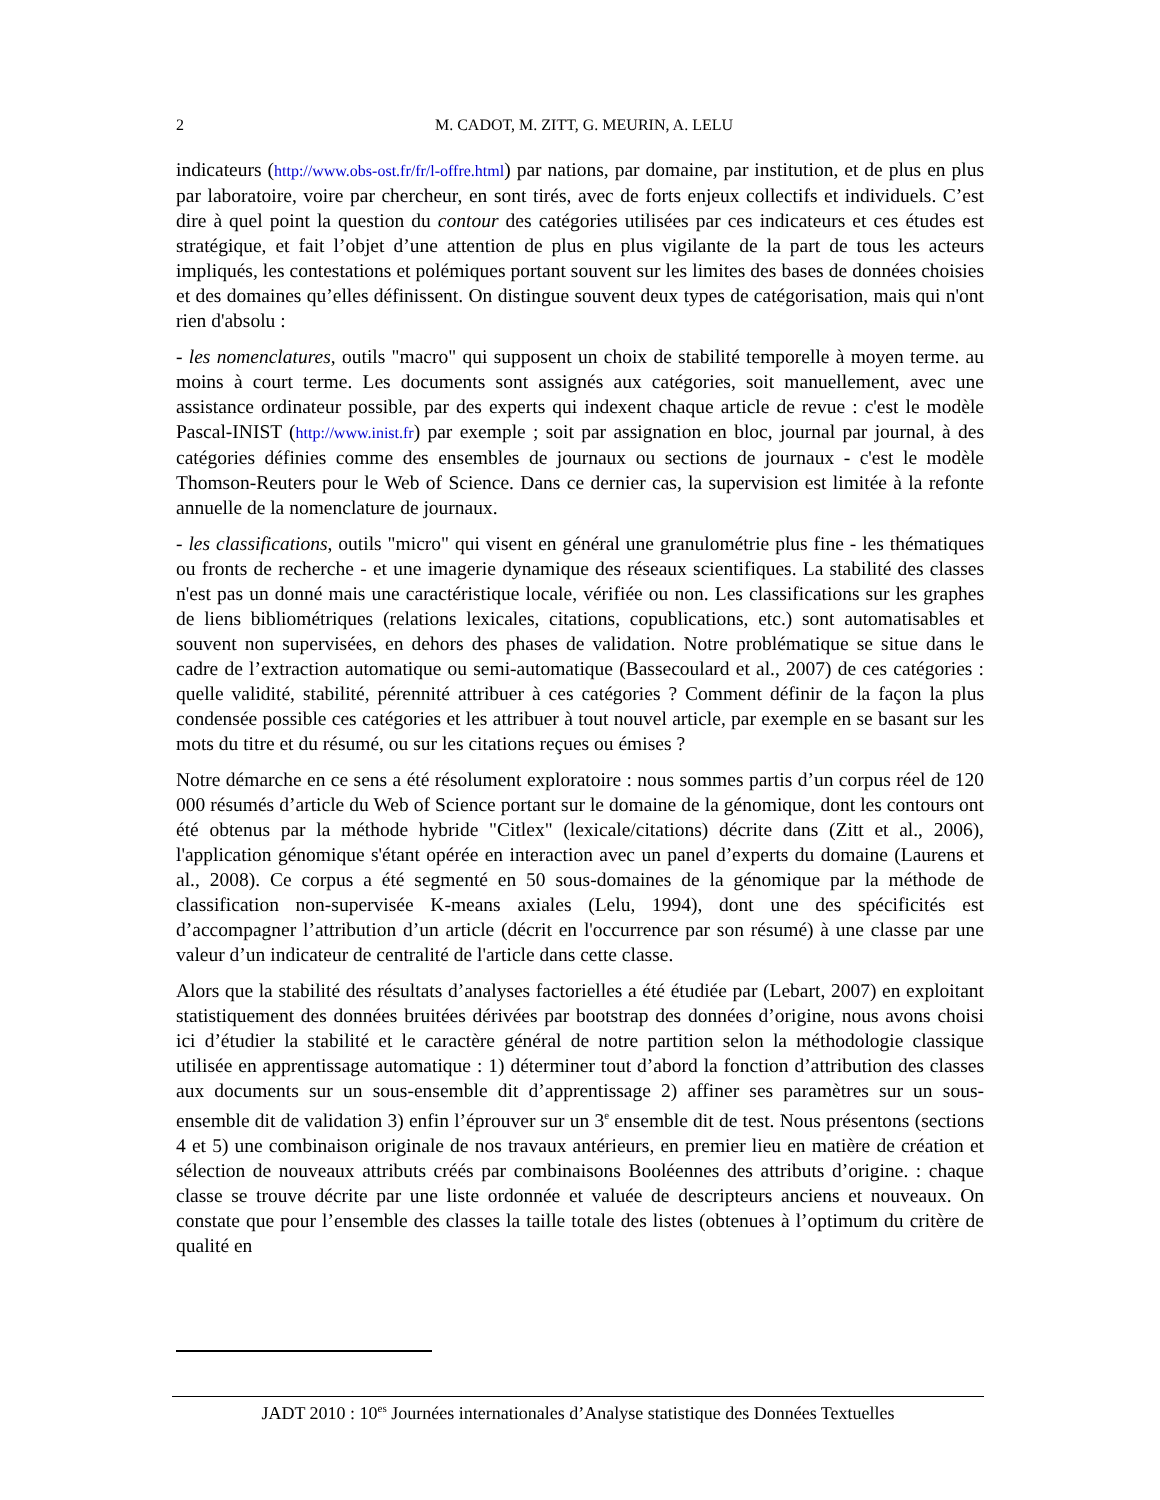2
M. CADOT, M. ZITT, G. MEURIN, A. LELU
indicateurs (http://www.obs-ost.fr/fr/l-offre.html) par nations, par domaine, par institution, et de plus en plus par laboratoire, voire par chercheur, en sont tirés, avec de forts enjeux collectifs et individuels. C’est dire à quel point la question du contour des catégories utilisées par ces indicateurs et ces études est stratégique, et fait l’objet d’une attention de plus en plus vigilante de la part de tous les acteurs impliqués, les contestations et polémiques portant souvent sur les limites des bases de données choisies et des domaines qu’elles définissent. On distingue souvent deux types de catégorisation, mais qui n'ont rien d'absolu :
- les nomenclatures, outils "macro" qui supposent un choix de stabilité temporelle à moyen terme. au moins à court terme. Les documents sont assignés aux catégories, soit manuellement, avec une assistance ordinateur possible, par des experts qui indexent chaque article de revue : c'est le modèle Pascal-INIST (http://www.inist.fr) par exemple ; soit par assignation en bloc, journal par journal, à des catégories définies comme des ensembles de journaux ou sections de journaux - c'est le modèle Thomson-Reuters pour le Web of Science. Dans ce dernier cas, la supervision est limitée à la refonte annuelle de la nomenclature de journaux.
- les classifications, outils "micro" qui visent en général une granulométrie plus fine - les thématiques ou fronts de recherche - et une imagerie dynamique des réseaux scientifiques. La stabilité des classes n'est pas un donné mais une caractéristique locale, vérifiée ou non. Les classifications sur les graphes de liens bibliométriques (relations lexicales, citations, copublications, etc.) sont automatisables et souvent non supervisées, en dehors des phases de validation. Notre problématique se situe dans le cadre de l’extraction automatique ou semi-automatique (Bassecoulard et al., 2007) de ces catégories : quelle validité, stabilité, pérennité attribuer à ces catégories ? Comment définir de la façon la plus condensée possible ces catégories et les attribuer à tout nouvel article, par exemple en se basant sur les mots du titre et du résumé, ou sur les citations reçues ou émises ?
Notre démarche en ce sens a été résolument exploratoire : nous sommes partis d’un corpus réel de 120 000 résumés d’article du Web of Science portant sur le domaine de la génomique, dont les contours ont été obtenus par la méthode hybride "Citlex" (lexicale/citations) décrite dans (Zitt et al., 2006), l'application génomique s'étant opérée en interaction avec un panel d’experts du domaine (Laurens et al., 2008). Ce corpus a été segmenté en 50 sous-domaines de la génomique par la méthode de classification non-supervisée K-means axiales (Lelu, 1994), dont une des spécificités est d’accompagner l’attribution d’un article (décrit en l'occurrence par son résumé) à une classe par une valeur d’un indicateur de centralité de l'article dans cette classe.
Alors que la stabilité des résultats d’analyses factorielles a été étudiée par (Lebart, 2007) en exploitant statistiquement des données bruitées dérivées par bootstrap des données d’origine, nous avons choisi ici d’étudier la stabilité et le caractère général de notre partition selon la méthodologie classique utilisée en apprentissage automatique : 1) déterminer tout d’abord la fonction d’attribution des classes aux documents sur un sous-ensemble dit d’apprentissage 2) affiner ses paramètres sur un sous-ensemble dit de validation 3) enfin l’éprouver sur un 3<sup>e</sup> ensemble dit de test. Nous présentons (sections 4 et 5) une combinaison originale de nos travaux antérieurs, en premier lieu en matière de création et sélection de nouveaux attributs créés par combinaisons Booléennes des attributs d’origine. : chaque classe se trouve décrite par une liste ordonnée et valuée de descripteurs anciens et nouveaux. On constate que pour l’ensemble des classes la taille totale des listes (obtenues à l’optimum du critère de qualité en
JADT 2010 : 10<sup>es</sup> Journées internationales d’Analyse statistique des Données Textuelles